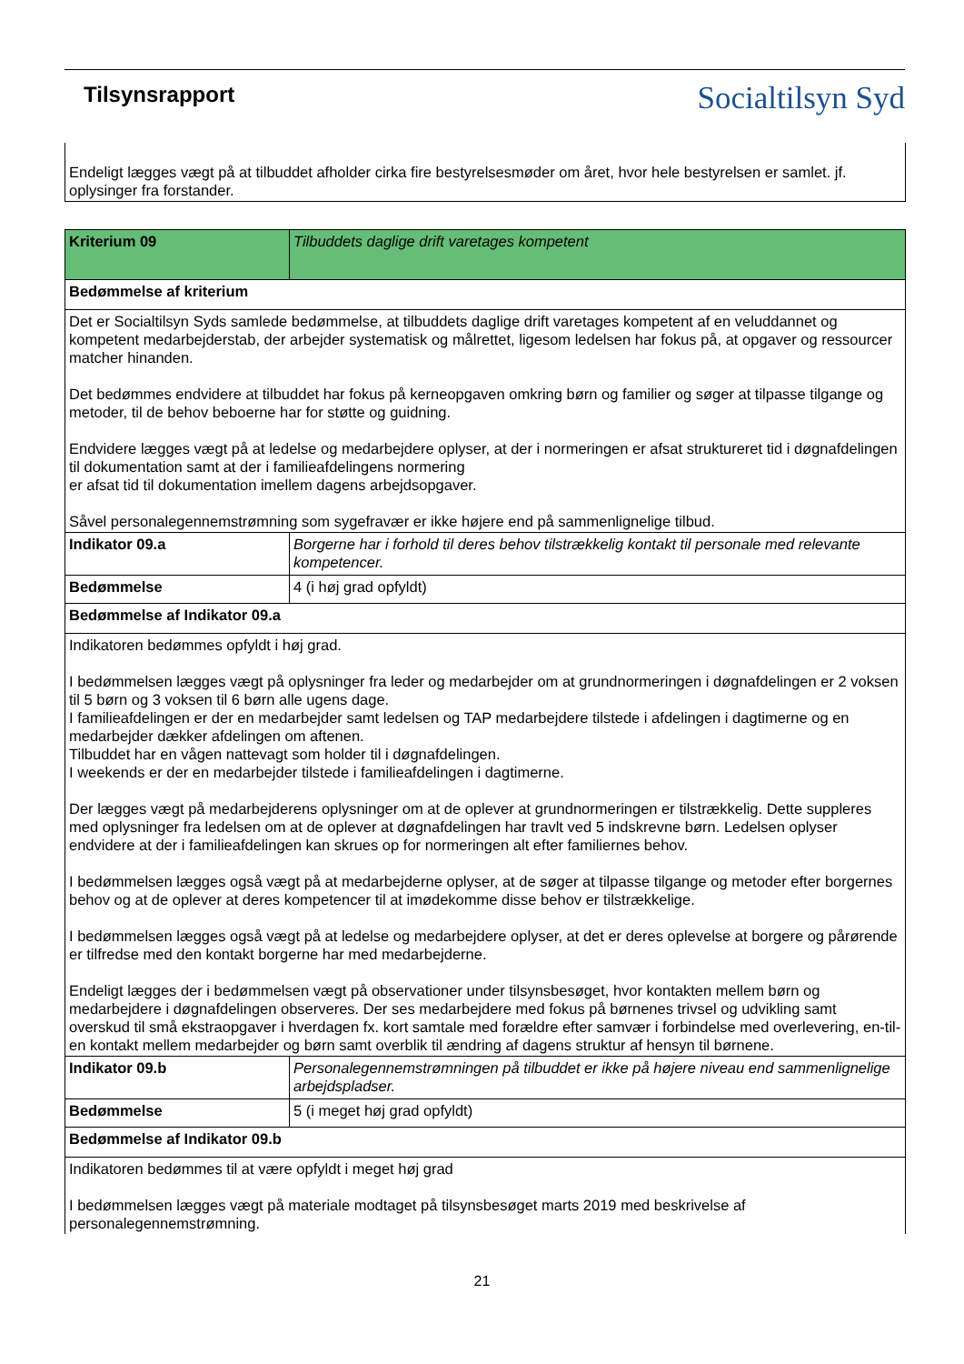Tilsynsrapport
Socialtilsyn Syd
| Endeligt lægges vægt på at tilbuddet afholder cirka fire bestyrelsesmøder om året, hvor hele bestyrelsen er samlet. jf. oplysinger fra forstander. |
| Kriterium 09 | Tilbuddets daglige drift varetages kompetent |
| Bedømmelse af kriterium | |
| Det er Socialtilsyn Syds samlede bedømmelse, at tilbuddets daglige drift varetages kompetent af en veluddannet og kompetent medarbejderstab, der arbejder systematisk og målrettet, ligesom ledelsen har fokus på, at opgaver og ressourcer matcher hinanden. Det bedømmes endvidere at tilbuddet har fokus på kerneopgaven omkring børn og familier og søger at tilpasse tilgange og metoder, til de behov beboerne har for støtte og guidning. Endvidere lægges vægt på at ledelse og medarbejdere oplyser, at der i normeringen er afsat struktureret tid i døgnafdelingen til dokumentation samt at der i familieafdelingens normering er afsat tid til dokumentation imellem dagens arbejdsopgaver. Såvel personalegennemstrømning som sygefravær er ikke højere end på sammenlignelige tilbud. | |
| Indikator 09.a | Borgerne har i forhold til deres behov tilstrækkelig kontakt til personale med relevante kompetencer. |
| Bedømmelse | 4 (i høj grad opfyldt) |
| Bedømmelse af Indikator 09.a | |
| Indikatoren bedømmes opfyldt i høj grad. I bedømmelsen lægges vægt på oplysninger fra leder og medarbejder om at grundnormeringen i døgnafdelingen er 2 voksen til 5 børn og 3 voksen til 6 børn alle ugens dage. I familieafdelingen er der en medarbejder samt ledelsen og TAP medarbejdere tilstede i afdelingen i dagtimerne og en medarbejder dækker afdelingen om aftenen. Tilbuddet har en vågen nattevagt som holder til i døgnafdelingen. I weekends er der en medarbejder tilstede i familieafdelingen i dagtimerne. Der lægges vægt på medarbejderens oplysninger om at de oplever at grundnormeringen er tilstrækkelig. Dette suppleres med oplysninger fra ledelsen om at de oplever at døgnafdelingen har travlt ved 5 indskrevne børn. Ledelsen oplyser endvidere at der i familieafdelingen kan skrues op for normeringen alt efter familiernes behov. I bedømmelsen lægges også vægt på at medarbejderne oplyser, at de søger at tilpasse tilgange og metoder efter borgernes behov og at de oplever at deres kompetencer til at imødekomme disse behov er tilstrækkelige. I bedømmelsen lægges også vægt på at ledelse og medarbejdere oplyser, at det er deres oplevelse at borgere og pårørende er tilfredse med den kontakt borgerne har med medarbejderne. Endeligt lægges der i bedømmelsen vægt på observationer under tilsynsbesøget, hvor kontakten mellem børn og medarbejdere i døgnafdelingen observeres. Der ses medarbejdere med fokus på børnenes trivsel og udvikling samt overskud til små ekstraopgaver i hverdagen fx. kort samtale med forældre efter samvær i forbindelse med overlevering, en-til-en kontakt mellem medarbejder og børn samt overblik til ændring af dagens struktur af hensyn til børnene. | |
| Indikator 09.b | Personalegennemstrømningen på tilbuddet er ikke på højere niveau end sammenlignelige arbejdspladser. |
| Bedømmelse | 5 (i meget høj grad opfyldt) |
| Bedømmelse af Indikator 09.b | |
| Indikatoren bedømmes til at være opfyldt i meget høj grad I bedømmelsen lægges vægt på materiale modtaget på tilsynsbesøget marts 2019 med beskrivelse af personalegennemstrømning. | |
21